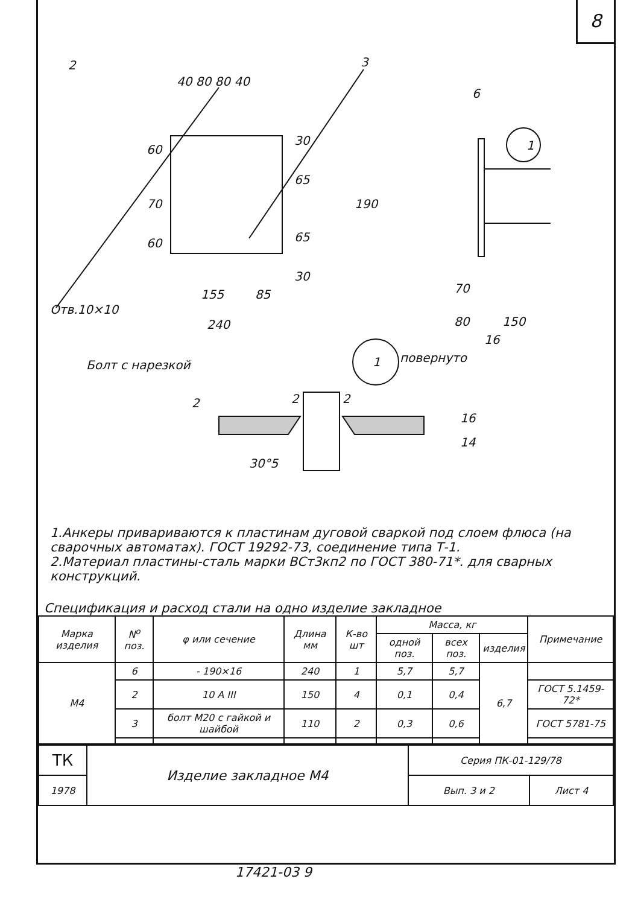8
2
3
40 80 80 40
60
70
60
30
65
65
30
190
155
85
240
Отв.10×10
6
1
70
80
150
16
1
повернуто
Болт с нарезкой
2
2
2
16
14
30°5
1.Анкеры привариваются к пластинам дуговой сваркой под слоем флюса (на сварочных автоматах). ГОСТ 19292-73, соединение типа Т-1.
2.Материал пластины-сталь марки ВСт3кп2 по ГОСТ 380-71*. для сварных конструкций.
Спецификация и расход стали на одно изделие закладное
| Марка изделия | N<sup>o</sup> поз. | φ или сечение | Длина мм | К-во шт | Масса, кг | | | Примечание |
| --- | --- | --- | --- | --- | --- | --- | --- | --- |
| | | | | | одной поз. | всех поз. | изделия | |
| М4 | 6 | - 190×16 | 240 | 1 | 5,7 | 5,7 | 6,7 | |
| | 2 | 10 A III | 150 | 4 | 0,1 | 0,4 | | ГОСТ 5.1459-72* |
| | 3 | болт М20 с гайкой и шайбой | 110 | 2 | 0,3 | 0,6 | | ГОСТ 5781-75 |
| ТК | Изделие закладное М4 | Серия ПК-01-129/78 | |
| 1978 | | Вып. 3 и 2 | Лист 4 |
17421-03 9